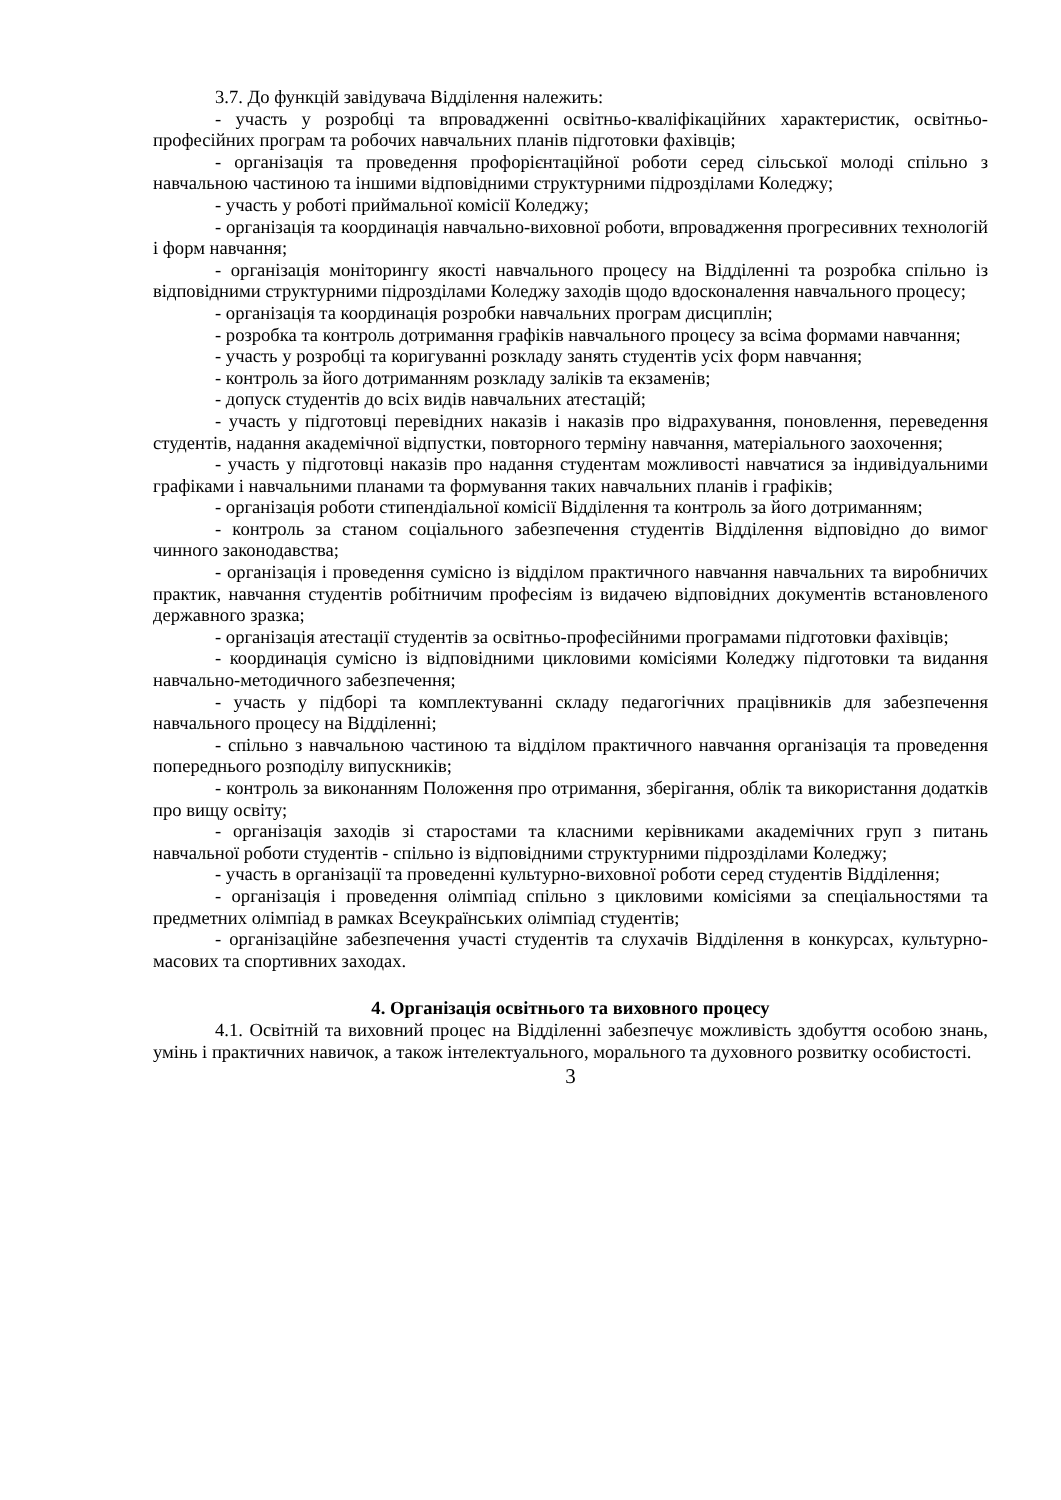3.7. До функцій завідувача Відділення належить:
- участь у розробці та впровадженні освітньо-кваліфікаційних характеристик, освітньо-професійних програм та робочих навчальних планів підготовки фахівців;
- організація та проведення профорієнтаційної роботи серед сільської молоді спільно з навчальною частиною та іншими відповідними структурними підрозділами Коледжу;
- участь у роботі приймальної комісії Коледжу;
- організація та координація навчально-виховної роботи, впровадження прогресивних технологій і форм навчання;
- організація моніторингу якості навчального процесу на Відділенні та розробка спільно із відповідними структурними підрозділами Коледжу заходів щодо вдосконалення навчального процесу;
- організація та координація розробки навчальних програм дисциплін;
- розробка та контроль дотримання графіків навчального процесу за всіма формами навчання;
- участь у розробці та коригуванні розкладу занять студентів усіх форм навчання;
- контроль за його дотриманням розкладу заліків та екзаменів;
- допуск студентів до всіх видів навчальних атестацій;
- участь у підготовці перевідних наказів і наказів про відрахування, поновлення, переведення студентів, надання академічної відпустки, повторного терміну навчання, матеріального заохочення;
- участь у підготовці наказів про надання студентам можливості навчатися за індивідуальними графіками і навчальними планами та формування таких навчальних планів і графіків;
- організація роботи стипендіальної комісії Відділення та контроль за його дотриманням;
- контроль за станом соціального забезпечення студентів Відділення відповідно до вимог чинного законодавства;
- організація і проведення сумісно із відділом практичного навчання навчальних та виробничих практик, навчання студентів робітничим професіям із видачею відповідних документів встановленого державного зразка;
- організація атестації студентів за освітньо-професійними програмами підготовки фахівців;
- координація сумісно із відповідними цикловими комісіями Коледжу підготовки та видання навчально-методичного забезпечення;
- участь у підборі та комплектуванні складу педагогічних працівників для забезпечення навчального процесу на Відділенні;
- спільно з навчальною частиною та відділом практичного навчання організація та проведення попереднього розподілу випускників;
- контроль за виконанням Положення про отримання, зберігання, облік та використання додатків про вищу освіту;
- організація заходів зі старостами та класними керівниками академічних груп з питань навчальної роботи студентів - спільно із відповідними структурними підрозділами Коледжу;
- участь в організації та проведенні культурно-виховної роботи серед студентів Відділення;
- організація і проведення олімпіад спільно з цикловими комісіями за спеціальностями та предметних олімпіад в рамках Всеукраїнських олімпіад студентів;
- організаційне забезпечення участі студентів та слухачів Відділення в конкурсах, культурно-масових та спортивних заходах.
4. Організація освітнього та виховного процесу
4.1. Освітній та виховний процес на Відділенні забезпечує можливість здобуття особою знань, умінь і практичних навичок, а також інтелектуального, морального та духовного розвитку особистості.
3